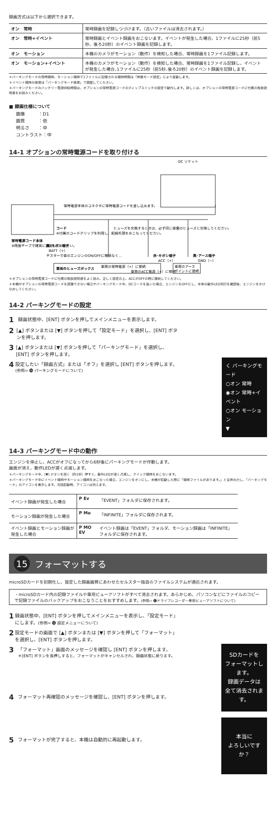録画方式は以下から選択できます。
| オン 常時 | 常時録画を記録しつづけます。（古いファイルは消去されます。） |
| オン 常時+イベント | 常時録画とイベント録画をおこないます。イベントが発生した場合、1ファイルに25秒（前5秒、後ろ20秒）のイベント録画を記録します。 |
| オン モーション | 本機のカメラがモーション（動作）を検知した場合、常時録画を1ファイル記録します。 |
| オン モーション+イベント | 本機のカメラがモーション（動作）を検知した場合、常時録画を1ファイル記録し、イベントが発生した場合､1ファイルに25秒（前5秒､後ろ20秒）のイベント録画を記録します。 |
＊パーキングモードの常時録画、モーション録画で1ファイルに記録される録画時間は「画像モード設定」により変動します。
＊イベント録画の感度は「パーキングモード感度」で調整してください。
＊パーキングモードのバッテリー電源供給時間は、オプションの常時電源コードのディップスイッチの設定で動作します。詳しくは、オプションの常時電源コードに付属の取扱説明書をお読みください。
■ 録画仕様について
画像　　　：D1
画質　　　：低
明るさ　　：中
コントラスト：中
14-1 オプションの常時電源コードを取り付ける
DC ソケット
常時電源本体のコネクタに常時電源コードを差し込みます。
コード
※付属のコードクリップを利用し、配線処理をおこなってください。
常時電源コード本体
※両面テープで確実に固定してください。
黄･キボシ端子
BATT（+）
テスターで車のエンジンのON/OFFに関係なく…
ヒューズを交換するときは、必ず同じ容量のヒューズと交換してください。
赤･キボシ端子
ACC（+）
黒･アース端子
GND（−）
車両のヒューズボックス
車両の常時電源（+）に接続
車両のACC電源（+）に接続
車両のアース
ポイントに接続
＊オプションの常時電源コードに付属の取扱説明書をよく読み、正しく設定の上、ACCがOFFの時に接続してください。
＊本機がオプションの常時電源コードを認識できない場合やパーキングモード中、DCコードを抜いた場合、エンジンをOFFにし、本体の動作LED消灯を確認後、エンジンをかけなおしてください。
14-2 パーキングモードの設定
1 録画状態中、[ENT] ボタンを押してメインメニューを表示します。
2 [▲] ボタンまたは [▼] ボタンを押して「設定モード」を選択し、[ENT] ボタンを押します。
3 [▲] ボタンまたは [▼] ボタンを押して「パーキングモード」を選択し、[ENT] ボタンを押します。
4 設定したい「録画方式」または「オフ」を選択し [ENT] ボタンを押します。(参照⇨ ⓮ パーキングモードについて)
く パーキングモード
○オン 常時
◉オン 常時+イベント
○オン モーション
▼
14-3 パーキングモード中の動作
エンジンを停止し、ACCがオフになってから6秒後にパーキングモードが作動します。
画面が消え、動作LEDが遅く点滅します。
＊パーキングモード中、[▼] ボタンを短く（約1秒）押すと、動作LEDが速く点滅し、クイック録画をおこないます。
＊パーキングモード中にイベント録画やモーション録画をおこなった場合、エンジンをオンにし、本機が起動した際に「録画ファイルがあります。」と音声出力し、「パーキングモード」のアイコンを表示します。次回起動時、アイコンは消えます。
| イベント録画が発生した場合 | P Ev | 「EVENT」フォルダに保存されます。 |
| モーション録画が発生した場合 | P Mo | 「INFINITE」フォルダに保存されます。 |
| イベント録画とモーション録画が発生した場合 | P MO EV | イベント録画は「EVENT」フォルダ、モーション録画は「INFINITE」フォルダに保存されます。 |
15 フォーマットする
microSDカードを初期化し、設定した録画画質にあわせたセルスター独自のファイルシステムが適応されます。
・microSDカード内の記録ファイルや専用ビューアソフトがすべて消去されます。あらかじめ、パソコンなどにファイルのコピーで記録ファイルのバックアップをおこなうことをおすすめします。(参照⇨ ⓱ドライブレコーダー専用ビューアソフトについて)
1 録画状態中、[ENT] ボタンを押してメインメニューを表示し、「設定モード」にします。(参照⇨ ⓬ 設定メニューについて)
2 設定モードの画面で [▲] ボタンまたは [▼] ボタンを押して「フォーマット」を選択し、[ENT] ボタンを押します。
3 「フォーマット」画面のメッセージを確認し [ENT] ボタンを押します。
＊[ENT] ボタンを長押しすると、フォーマットがキャンセルされ、録画状態に戻ります。
4 フォーマット再確認のメッセージを確認し、[ENT] ボタンを押します。
5 フォーマットが完了すると、本機は自動的に再起動します。
SDカードを
フォーマットします。
録画データは
全て消去されます。
本当に
よろしいですか？